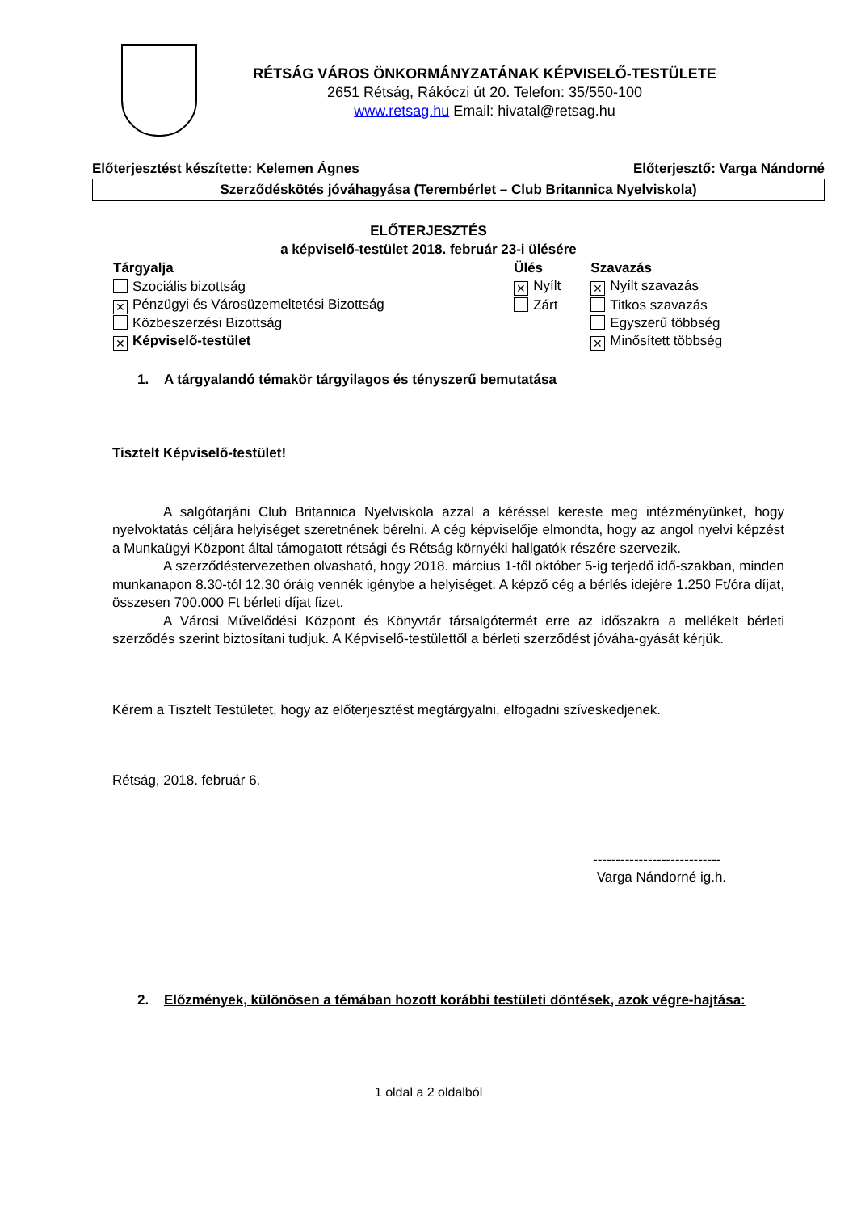RÉTSÁG VÁROS ÖNKORMÁNYZATÁNAK KÉPVISELŐ-TESTÜLETE
2651 Rétság, Rákóczi út 20. Telefon: 35/550-100
www.retsag.hu Email: hivatal@retsag.hu
Előterjesztést készítette: Kelemen Ágnes Előterjesztő: Varga Nándorné
Szerződéskötés jóváhagyása (Terembérlet – Club Britannica Nyelviskola)
ELŐTERJESZTÉS
a képviselő-testület 2018. február 23-i ülésére
| Tárgyalja | Ülés | Szavazás |
| --- | --- | --- |
| Szociális bizottság | ✕ Nyílt | ✕ Nyílt szavazás |
| ✕ Pénzügyi és Városüzemeltetési Bizottság | Zárt | Titkos szavazás |
| Közbeszerzési Bizottság | | Egyszerű többség |
| ✕ Képviselő-testület | | ✕ Minősített többség |
1. A tárgyalandó témakör tárgyilagos és tényszerű bemutatása
Tisztelt Képviselő-testület!
A salgótarjáni Club Britannica Nyelviskola azzal a kéréssel kereste meg intézményünket, hogy nyelvoktatás céljára helyiséget szeretnének bérelni. A cég képviselője elmondta, hogy az angol nyelvi képzést a Munkaügyi Központ által támogatott rétsági és Rétság környéki hallgatók részére szervezik.
A szerződéstervezetben olvasható, hogy 2018. március 1-től október 5-ig terjedő idő-szakban, minden munkanapon 8.30-tól 12.30 óráig vennék igénybe a helyiséget. A képző cég a bérlés idejére 1.250 Ft/óra díjat, összesen 700.000 Ft bérleti díjat fizet.
A Városi Művelődési Központ és Könyvtár társalgótermét erre az időszakra a mellékelt bérleti szerződés szerint biztosítani tudjuk. A Képviselő-testülettől a bérleti szerződést jóváha-gyását kérjük.
Kérem a Tisztelt Testületet, hogy az előterjesztést megtárgyalni, elfogadni szíveskedjenek.
Rétság, 2018. február 6.
----------------------------
Varga Nándorné ig.h.
2. Előzmények, különösen a témában hozott korábbi testületi döntések, azok végre-hajtása:
1 oldal a 2 oldalból